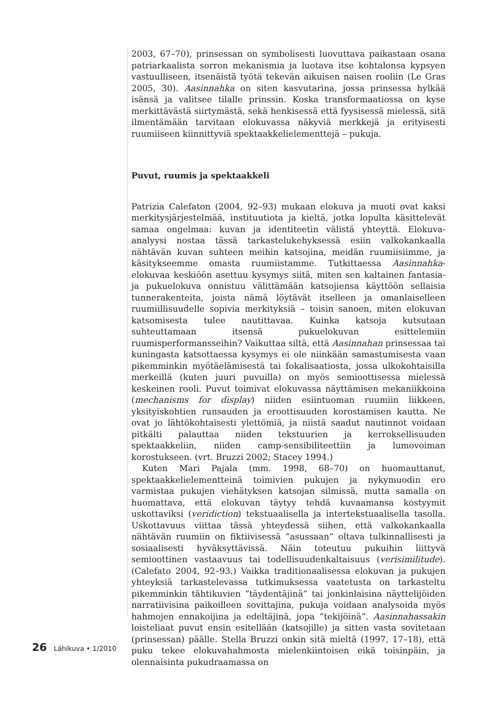2003, 67–70), prinsessan on symbolisesti luovuttava paikastaan osana patriarkaalista sorron mekanismia ja luotava itse kohtalonsa kypsyen vastuulliseen, itsenäistä työtä tekevän aikuisen naisen rooliin (Le Gras 2005, 30). Aasinnahka on siten kasvutarina, jossa prinsessa hylkää isänsä ja valitsee tilalle prinssin. Koska transformaatiossa on kyse merkittävästä siirtymästä, sekä henkisessä että fyysisessä mielessä, sitä ilmentämään tarvitaan elokuvassa näkyviä merkkejä ja erityisesti ruumiiseen kiinnittyviä spektaakkelielementtejä – pukuja.
Puvut, ruumis ja spektaakkeli
Patrizia Calefaton (2004, 92–93) mukaan elokuva ja muoti ovat kaksi merkitysjärjestelmää, instituutiota ja kieltä, jotka lopulta käsittelevät samaa ongelmaa: kuvan ja identiteetin välistä yhteyttä. Elokuva-analyysi nostaa tässä tarkastelukehyksessä esiin valkokankaalla nähtävän kuvan suhteen meihin katsojina, meidän ruumiisiimme, ja käsitykseemme omasta ruumiistamme. Tutkittaessa Aasinnahka-elokuvaa keskiöön asettuu kysymys siitä, miten sen kaltainen fantasia- ja pukuelokuva onnistuu välittämään katsojiensa käyttöön sellaisia tunnerakenteita, joista nämä löytävät itselleen ja omanlaiselleen ruumiillisuudelle sopivia merkityksiä – toisin sanoen, miten elokuvan katsomisesta tulee nautittavaa. Kuinka katsoja kutsutaan suhteuttamaan itsensä pukuelokuvan esittelemiin ruumisperformansseihin? Vaikuttaa siltä, että Aasinnahan prinsessaa tai kuningasta katsottaessa kysymys ei ole niinkään samastumisesta vaan pikemminkin myötäelämisestä tai fokalisaatiosta, jossa ulkokohtaisilla merkeillä (kuten juuri puvuilla) on myös semioottisessa mielessä keskeinen rooli. Puvut toimivat elokuvassa näyttämisen mekaniikkoina (mechanisms for display) niiden esiintuoman ruumiin liikkeen, yksityiskohtien runsauden ja eroottisuuden korostamisen kautta. Ne ovat jo lähtökohtaisesti ylettömiä, ja niistä saadut nautinnot voidaan pitkälti palauttaa niiden tekstuurien ja kerroksellisuuden spektaakkeliin, niiden camp-sensibiliteettiin ja lumovoiman korostukseen. (vrt. Bruzzi 2002; Stacey 1994.)
Kuten Mari Pajala (mm. 1998, 68–70) on huomauttanut, spektaakkelielementteinä toimivien pukujen ja nykymuodin ero varmistaa pukujen viehätyksen katsojan silmissä, mutta samalla on huomattava, että elokuvan täytyy tehdä kuvaamansa kostyymit uskottaviksi (veridiction) tekstuaalisella ja intertekstuaalisella tasolla. Uskottavuus viittaa tässä yhteydessä siihen, että valkokankaalla nähtävän ruumiin on fiktiivisessä ”asussaan” oltava tulkinnallisesti ja sosiaalisesti hyväksyttävissä. Näin toteutuu pukuihin liittyvä semioottinen vastaavuus tai todellisuudenkaltaisuus (verisimilitude). (Calefato 2004, 92–93.) Vaikka traditionaalisessa elokuvan ja pukujen yhteyksiä tarkastelevassa tutkimuksessa vaatetusta on tarkasteltu pikemminkin tähtikuvien ”täydentäjinä” tai jonkinlaisina näyttelijöiden narratiivisina paikoilleen sovittajina, pukuja voidaan analysoida myös hahmojen ennakoijina ja edeltäjinä, jopa ”tekijöinä”. Aasinnahassakin loisteliaat puvut ensin esitellään (katsojille) ja sitten vasta sovitetaan (prinsessan) päälle. Stella Bruzzi onkin sitä mieltä (1997, 17–18), että puku tekee elokuvahahmosta mielenkiintoisen eikä toisinpäin, ja olennaisinta pukudraamassa on
26 Lähikuva • 1/2010